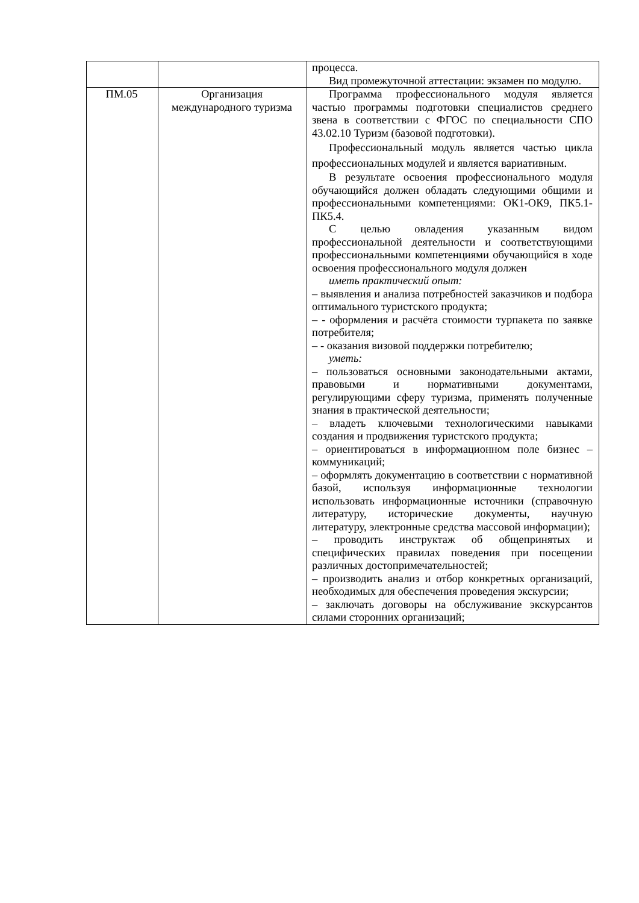| | | процесса. Вид промежуточной аттестации: экзамен по модулю. |
| ПМ.05 | Организация международного туризма | Программа профессионального модуля является частью программы подготовки специалистов среднего звена в соответствии с ФГОС по специальности СПО 43.02.10 Туризм (базовой подготовки). Профессиональный модуль является частью цикла профессиональных модулей и является вариативным. В результате освоения профессионального модуля обучающийся должен обладать следующими общими и профессиональными компетенциями: ОК1-ОК9, ПК5.1-ПК5.4. С целью овладения указанным видом профессиональной деятельности и соответствующими профессиональными компетенциями обучающийся в ходе освоения профессионального модуля должен иметь практический опыт: – выявления и анализа потребностей заказчиков и подбора оптимального туристского продукта; – - оформления и расчёта стоимости турпакета по заявке потребителя; – - оказания визовой поддержки потребителю; уметь: – пользоваться основными законодательными актами, правовыми и нормативными документами, регулирующими сферу туризма, применять полученные знания в практической деятельности; – владеть ключевыми технологическими навыками создания и продвижения туристского продукта; – ориентироваться в информационном поле бизнес – коммуникаций; – оформлять документацию в соответствии с нормативной базой, используя информационные технологии использовать информационные источники (справочную литературу, исторические документы, научную литературу, электронные средства массовой информации); – проводить инструктаж об общепринятых и специфических правилах поведения при посещении различных достопримечательностей; – производить анализ и отбор конкретных организаций, необходимых для обеспечения проведения экскурсии; – заключать договоры на обслуживание экскурсантов силами сторонних организаций; |